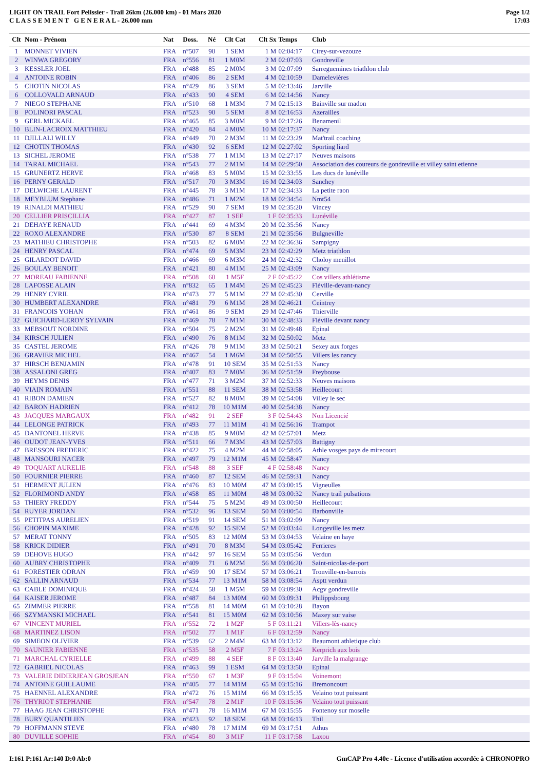LIGHT ON TRAIL Fort Pelissier - Trail 26km (26.000 km) - 01 Mars 2020
C L A S S E M E N T G E N E R A L - 26.000 mm
Page 1/2
17:03
| Clt | Nom - Prénom | Nat | Doss. | Né | Clt Cat | Clt Sx | Temps | Club |
| --- | --- | --- | --- | --- | --- | --- | --- | --- |
| 1 | MONNET VIVIEN | FRA | n°507 | 90 | 1 SEM | 1 M | 02:04:17 | Cirey-sur-vezouze |
| 2 | WINWA GREGORY | FRA | n°556 | 81 | 1 M0M | 2 M | 02:07:03 | Gondreville |
| 3 | KESSLER JOEL | FRA | n°488 | 85 | 2 M0M | 3 M | 02:07:09 | Sarreguemines triathlon club |
| 4 | ANTOINE ROBIN | FRA | n°406 | 86 | 2 SEM | 4 M | 02:10:59 | Damelevières |
| 5 | CHOTIN NICOLAS | FRA | n°429 | 86 | 3 SEM | 5 M | 02:13:46 | Jarville |
| 6 | COLLOVALD ARNAUD | FRA | n°433 | 90 | 4 SEM | 6 M | 02:14:56 | Nancy |
| 7 | NIEGO STEPHANE | FRA | n°510 | 68 | 1 M3M | 7 M | 02:15:13 | Bainville sur madon |
| 8 | POLINORI PASCAL | FRA | n°523 | 90 | 5 SEM | 8 M | 02:16:53 | Azerailles |
| 9 | GERL MICKAEL | FRA | n°465 | 85 | 3 M0M | 9 M | 02:17:26 | Benamenil |
| 10 | BLIN-LACROIX MATTHIEU | FRA | n°420 | 84 | 4 M0M | 10 M | 02:17:37 | Nancy |
| 11 | DJILLALI WILLY | FRA | n°449 | 70 | 2 M3M | 11 M | 02:23:29 | Mat'trail coaching |
| 12 | CHOTIN THOMAS | FRA | n°430 | 92 | 6 SEM | 12 M | 02:27:02 | Sporting liard |
| 13 | SICHEL JEROME | FRA | n°538 | 77 | 1 M1M | 13 M | 02:27:17 | Neuves maisons |
| 14 | TARAL MICHAEL | FRA | n°543 | 77 | 2 M1M | 14 M | 02:29:50 | Association des coureurs de gondreville et villey saint etienne |
| 15 | GRUNERTZ HERVE | FRA | n°468 | 83 | 5 M0M | 15 M | 02:33:55 | Les ducs de lunéville |
| 16 | PERNY GERALD | FRA | n°517 | 70 | 3 M3M | 16 M | 02:34:03 | Sanchey |
| 17 | DELWICHE LAURENT | FRA | n°445 | 78 | 3 M1M | 17 M | 02:34:33 | La petite raon |
| 18 | MEYBLUM Stephane | FRA | n°486 | 71 | 1 M2M | 18 M | 02:34:54 | Nmt54 |
| 19 | RINALDI MATHIEU | FRA | n°529 | 90 | 7 SEM | 19 M | 02:35:20 | Vincey |
| 20 | CELLIER PRISCILLIA | FRA | n°427 | 87 | 1 SEF | 1 F | 02:35:33 | Lunéville |
| 21 | DEHAYE RENAUD | FRA | n°441 | 69 | 4 M3M | 20 M | 02:35:56 | Nancy |
| 22 | ROXO ALEXANDRE | FRA | n°530 | 87 | 8 SEM | 21 M | 02:35:56 | Bulgneville |
| 23 | MATHIEU CHRISTOPHE | FRA | n°503 | 82 | 6 M0M | 22 M | 02:36:36 | Sampigny |
| 24 | HENRY PASCAL | FRA | n°474 | 69 | 5 M3M | 23 M | 02:42:29 | Metz triathlon |
| 25 | GILARDOT DAVID | FRA | n°466 | 69 | 6 M3M | 24 M | 02:42:32 | Choloy menillot |
| 26 | BOULAY BENOIT | FRA | n°421 | 80 | 4 M1M | 25 M | 02:43:09 | Nancy |
| 27 | MOREAU FABIENNE | FRA | n°508 | 60 | 1 M5F | 2 F | 02:45:22 | Cos villers athlétisme |
| 28 | LAFOSSE ALAIN | FRA | n°832 | 65 | 1 M4M | 26 M | 02:45:23 | Fléville-devant-nancy |
| 29 | HENRY CYRIL | FRA | n°473 | 77 | 5 M1M | 27 M | 02:45:30 | Cerville |
| 30 | HUMBERT ALEXANDRE | FRA | n°481 | 79 | 6 M1M | 28 M | 02:46:21 | Ceintrey |
| 31 | FRANCOIS YOHAN | FRA | n°461 | 86 | 9 SEM | 29 M | 02:47:46 | Thierville |
| 32 | GUICHARD-LEROY SYLVAIN | FRA | n°469 | 78 | 7 M1M | 30 M | 02:48:33 | Fléville devant nancy |
| 33 | MEBSOUT NORDINE | FRA | n°504 | 75 | 2 M2M | 31 M | 02:49:48 | Epinal |
| 34 | KIRSCH JULIEN | FRA | n°490 | 76 | 8 M1M | 32 M | 02:50:02 | Metz |
| 35 | CASTEL JEROME | FRA | n°426 | 78 | 9 M1M | 33 M | 02:50:21 | Sexey aux forges |
| 36 | GRAVIER MICHEL | FRA | n°467 | 54 | 1 M6M | 34 M | 02:50:55 | Villers les nancy |
| 37 | HIRSCH BENJAMIN | FRA | n°478 | 91 | 10 SEM | 35 M | 02:51:53 | Nancy |
| 38 | ASSALONI GREG | FRA | n°407 | 83 | 7 M0M | 36 M | 02:51:59 | Freybouse |
| 39 | HEYMS DENIS | FRA | n°477 | 71 | 3 M2M | 37 M | 02:52:33 | Neuves maisons |
| 40 | VIAIN ROMAIN | FRA | n°551 | 88 | 11 SEM | 38 M | 02:53:58 | Heillecourt |
| 41 | RIBON DAMIEN | FRA | n°527 | 82 | 8 M0M | 39 M | 02:54:08 | Villey le sec |
| 42 | BARON HADRIEN | FRA | n°412 | 78 | 10 M1M | 40 M | 02:54:38 | Nancy |
| 43 | JACQUES MARGAUX | FRA | n°482 | 91 | 2 SEF | 3 F | 02:54:43 | Non Licencié |
| 44 | LELONGE PATRICK | FRA | n°493 | 77 | 11 M1M | 41 M | 02:56:16 | Trampot |
| 45 | DANTONEL HERVE | FRA | n°438 | 85 | 9 M0M | 42 M | 02:57:01 | Metz |
| 46 | OUDOT JEAN-YVES | FRA | n°511 | 66 | 7 M3M | 43 M | 02:57:03 | Battigny |
| 47 | BRESSON FREDERIC | FRA | n°422 | 75 | 4 M2M | 44 M | 02:58:05 | Athle vosges pays de mirecourt |
| 48 | MANSOURI NACER | FRA | n°497 | 79 | 12 M1M | 45 M | 02:58:47 | Nancy |
| 49 | TOQUART AURELIE | FRA | n°548 | 88 | 3 SEF | 4 F | 02:58:48 | Nancy |
| 50 | FOURNIER PIERRE | FRA | n°460 | 87 | 12 SEM | 46 M | 02:59:31 | Nancy |
| 51 | HERMENT JULIEN | FRA | n°476 | 83 | 10 M0M | 47 M | 03:00:15 | Vigneulles |
| 52 | FLORIMOND ANDY | FRA | n°458 | 85 | 11 M0M | 48 M | 03:00:32 | Nancy trail pulsations |
| 53 | THIERY FREDDY | FRA | n°544 | 75 | 5 M2M | 49 M | 03:00:50 | Heillecourt |
| 54 | RUYER JORDAN | FRA | n°532 | 96 | 13 SEM | 50 M | 03:00:54 | Barbonville |
| 55 | PETITPAS AURELIEN | FRA | n°519 | 91 | 14 SEM | 51 M | 03:02:09 | Nancy |
| 56 | CHOPIN MAXIME | FRA | n°428 | 92 | 15 SEM | 52 M | 03:03:44 | Longeville les metz |
| 57 | MERAT TONNY | FRA | n°505 | 83 | 12 M0M | 53 M | 03:04:53 | Velaine en haye |
| 58 | KRICK DIDIER | FRA | n°491 | 70 | 8 M3M | 54 M | 03:05:42 | Ferrieres |
| 59 | DEHOVE HUGO | FRA | n°442 | 97 | 16 SEM | 55 M | 03:05:56 | Verdun |
| 60 | AUBRY CHRISTOPHE | FRA | n°409 | 71 | 6 M2M | 56 M | 03:06:20 | Saint-nicolas-de-port |
| 61 | FORESTIER ODRAN | FRA | n°459 | 90 | 17 SEM | 57 M | 03:06:21 | Tronville-en-barrois |
| 62 | SALLIN ARNAUD | FRA | n°534 | 77 | 13 M1M | 58 M | 03:08:54 | Asptt verdun |
| 63 | CABLE DOMINIQUE | FRA | n°424 | 58 | 1 M5M | 59 M | 03:09:30 | Acgv gondreville |
| 64 | KAISER JEROME | FRA | n°487 | 84 | 13 M0M | 60 M | 03:09:31 | Philippsbourg |
| 65 | ZIMMER PIERRE | FRA | n°558 | 81 | 14 M0M | 61 M | 03:10:28 | Bayon |
| 66 | SZYMANSKI MICHAEL | FRA | n°541 | 81 | 15 M0M | 62 M | 03:10:56 | Maxey sur vaise |
| 67 | VINCENT MURIEL | FRA | n°552 | 72 | 1 M2F | 5 F | 03:11:21 | Villers-lès-nancy |
| 68 | MARTINEZ LISON | FRA | n°502 | 77 | 1 M1F | 6 F | 03:12:59 | Nancy |
| 69 | SIMEON OLIVIER | FRA | n°539 | 62 | 2 M4M | 63 M | 03:13:12 | Beaumont athletique club |
| 70 | SAUNIER FABIENNE | FRA | n°535 | 58 | 2 M5F | 7 F | 03:13:24 | Kerprich aux bois |
| 71 | MARCHAL CYRIELLE | FRA | n°499 | 88 | 4 SEF | 8 F | 03:13:40 | Jarville la malgrange |
| 72 | GABRIEL NICOLAS | FRA | n°463 | 99 | 1 ESM | 64 M | 03:13:50 | Epinal |
| 73 | VALERIE DIDIERJEAN GROSJEAN | FRA | n°550 | 67 | 1 M3F | 9 F | 03:15:04 | Voinemont |
| 74 | ANTOINE GUILLAUME | FRA | n°405 | 77 | 14 M1M | 65 M | 03:15:16 | Bremoncourt |
| 75 | HAENNEL ALEXANDRE | FRA | n°472 | 76 | 15 M1M | 66 M | 03:15:35 | Velaino tout puissant |
| 76 | THYRIOT STEPHANIE | FRA | n°547 | 78 | 2 M1F | 10 F | 03:15:36 | Velaino tout puissant |
| 77 | HAAG JEAN CHRISTOPHE | FRA | n°471 | 78 | 16 M1M | 67 M | 03:15:55 | Fontenoy sur moselle |
| 78 | BURY QUANTILIEN | FRA | n°423 | 92 | 18 SEM | 68 M | 03:16:13 | Thil |
| 79 | HOFFMANN STEVE | FRA | n°480 | 78 | 17 M1M | 69 M | 03:17:51 | Athus |
| 80 | DUVILLE SOPHIE | FRA | n°454 | 80 | 3 M1F | 11 F | 03:17:58 | Laxou |
I:161 P:161 Ar:140 D:0 Ab:0 GmCAP Pro 4.40e - Licence d'utilisation accordée à CHRONOPRO